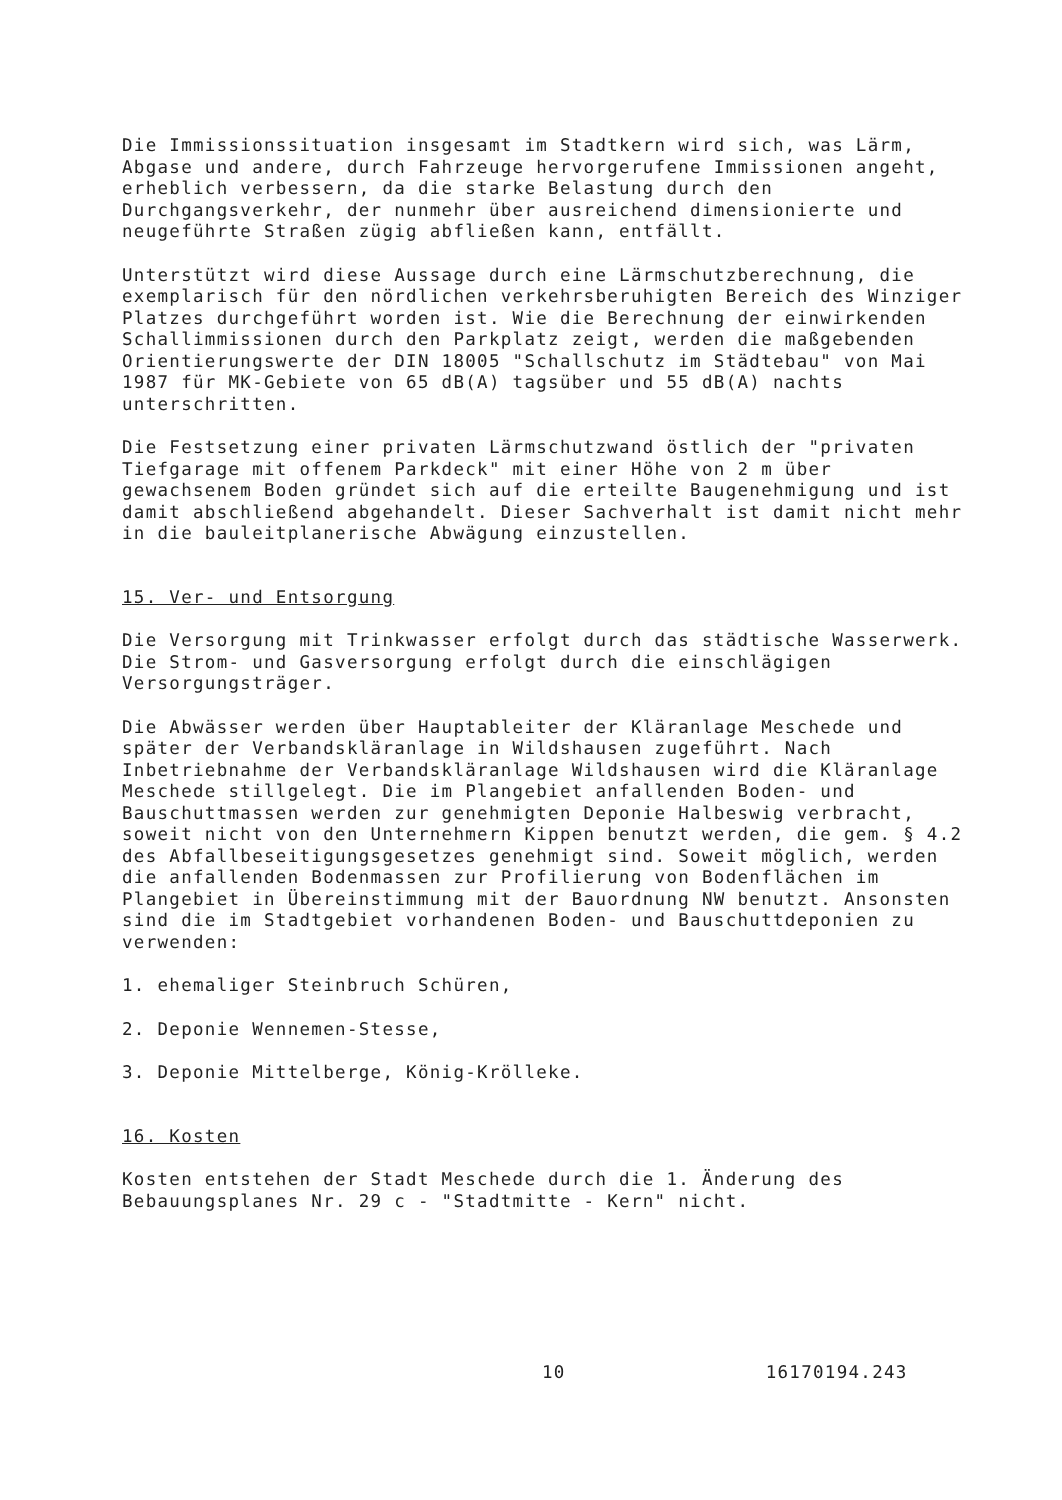Die Immissionssituation insgesamt im Stadtkern wird sich, was Lärm, Abgase und andere, durch Fahrzeuge hervorgerufene Immissionen angeht, erheblich verbessern, da die starke Belastung durch den Durchgangsverkehr, der nunmehr über ausreichend dimensionierte und neugeführte Straßen zügig abfließen kann, entfällt.
Unterstützt wird diese Aussage durch eine Lärmschutzberechnung, die exemplarisch für den nördlichen verkehrsberuhigten Bereich des Winziger Platzes durchgeführt worden ist. Wie die Berechnung der einwirkenden Schallimmissionen durch den Parkplatz zeigt, werden die maßgebenden Orientierungswerte der DIN 18005 "Schallschutz im Städtebau" von Mai 1987 für MK-Gebiete von 65 dB(A) tagsüber und 55 dB(A) nachts unterschritten.
Die Festsetzung einer privaten Lärmschutzwand östlich der "privaten Tiefgarage mit offenem Parkdeck" mit einer Höhe von 2 m über gewachsenem Boden gründet sich auf die erteilte Baugenehmigung und ist damit abschließend abgehandelt. Dieser Sachverhalt ist damit nicht mehr in die bauleitplanerische Abwägung einzustellen.
15. Ver- und Entsorgung
Die Versorgung mit Trinkwasser erfolgt durch das städtische Wasserwerk.
Die Strom- und Gasversorgung erfolgt durch die einschlägigen Versorgungsträger.
Die Abwässer werden über Hauptableiter der Kläranlage Meschede und später der Verbandskläranlage in Wildshausen zugeführt. Nach Inbetriebnahme der Verbandskläranlage Wildshausen wird die Kläranlage Meschede stillgelegt. Die im Plangebiet anfallenden Boden- und Bauschuttmassen werden zur genehmigten Deponie Halbeswig verbracht, soweit nicht von den Unternehmern Kippen benutzt werden, die gem. § 4.2 des Abfallbeseitigungsgesetzes genehmigt sind. Soweit möglich, werden die anfallenden Bodenmassen zur Profilierung von Bodenflächen im Plangebiet in Übereinstimmung mit der Bauordnung NW benutzt. Ansonsten sind die im Stadtgebiet vorhandenen Boden- und Bauschuttdeponien zu verwenden:
1. ehemaliger Steinbruch Schüren,
2. Deponie Wennemen-Stesse,
3. Deponie Mittelberge, König-Krölleke.
16. Kosten
Kosten entstehen der Stadt Meschede durch die 1. Änderung des Bebauungsplanes Nr. 29 c - "Stadtmitte - Kern" nicht.
10 16170194.243